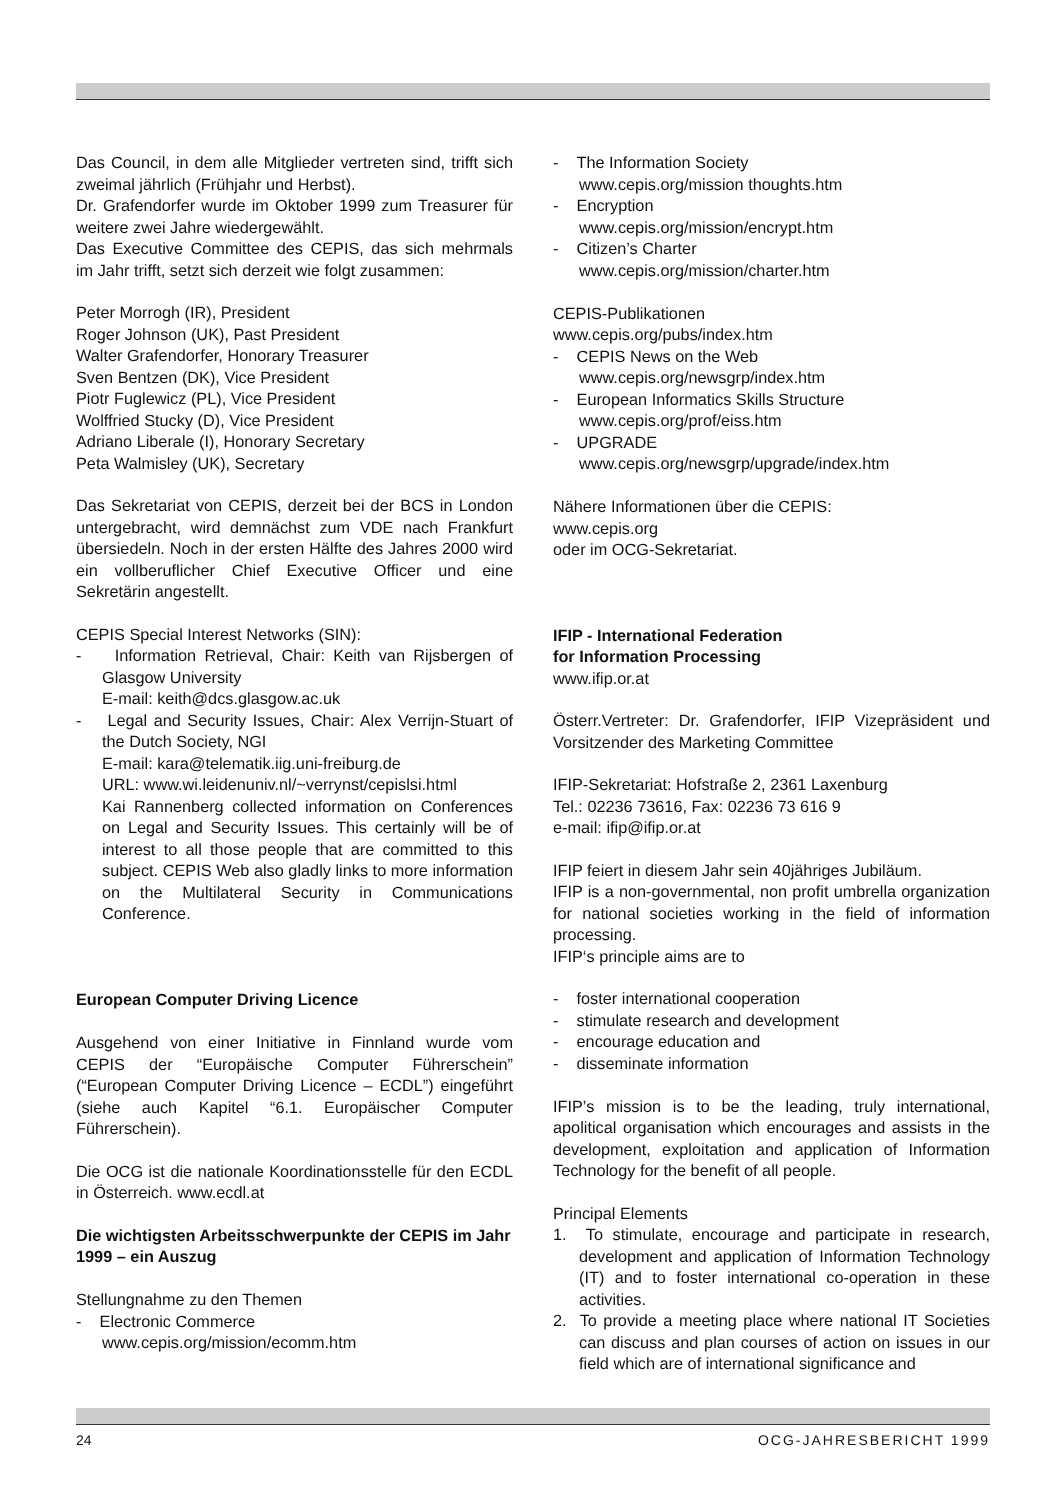Das Council, in dem alle Mitglieder vertreten sind, trifft sich zweimal jährlich (Frühjahr und Herbst).
Dr. Grafendorfer wurde im Oktober 1999 zum Treasurer für weitere zwei Jahre wiedergewählt.
Das Executive Committee des CEPIS, das sich mehrmals im Jahr trifft, setzt sich derzeit wie folgt zusammen:
Peter Morrogh (IR), President
Roger Johnson (UK), Past President
Walter Grafendorfer, Honorary Treasurer
Sven Bentzen (DK), Vice President
Piotr Fuglewicz (PL), Vice President
Wolffried Stucky (D), Vice President
Adriano Liberale (I), Honorary Secretary
Peta Walmisley (UK), Secretary
Das Sekretariat von CEPIS, derzeit bei der BCS in London untergebracht, wird demnächst zum VDE nach Frankfurt übersiedeln. Noch in der ersten Hälfte des Jahres 2000 wird ein vollberuflicher Chief Executive Officer und eine Sekretärin angestellt.
CEPIS Special Interest Networks (SIN):
- Information Retrieval, Chair: Keith van Rijsbergen of Glasgow University
E-mail: keith@dcs.glasgow.ac.uk
- Legal and Security Issues, Chair: Alex Verrijn-Stuart of the Dutch Society, NGI
E-mail: kara@telematik.iig.uni-freiburg.de
URL: www.wi.leidenuniv.nl/~verrynst/cepislsi.html
Kai Rannenberg collected information on Conferences on Legal and Security Issues. This certainly will be of interest to all those people that are committed to this subject. CEPIS Web also gladly links to more information on the Multilateral Security in Communications Conference.
European Computer Driving Licence
Ausgehend von einer Initiative in Finnland wurde vom CEPIS der “Europäische Computer Führerschein” (“European Computer Driving Licence – ECDL”) eingeführt (siehe auch Kapitel “6.1. Europäischer Computer Führerschein).
Die OCG ist die nationale Koordinationsstelle für den ECDL in Österreich. www.ecdl.at
Die wichtigsten Arbeitsschwerpunkte der CEPIS im Jahr 1999 – ein Auszug
Stellungnahme zu den Themen
- Electronic Commerce
www.cepis.org/mission/ecomm.htm
- The Information Society
www.cepis.org/mission thoughts.htm
- Encryption
www.cepis.org/mission/encrypt.htm
- Citizen’s Charter
www.cepis.org/mission/charter.htm
CEPIS-Publikationen
www.cepis.org/pubs/index.htm
- CEPIS News on the Web
www.cepis.org/newsgrp/index.htm
- European Informatics Skills Structure
www.cepis.org/prof/eiss.htm
- UPGRADE
www.cepis.org/newsgrp/upgrade/index.htm
Nähere Informationen über die CEPIS:
www.cepis.org
oder im OCG-Sekretariat.
IFIP - International Federation
for Information Processing
www.ifip.or.at
Österr.Vertreter: Dr. Grafendorfer, IFIP Vizepräsident und Vorsitzender des Marketing Committee
IFIP-Sekretariat: Hofstraße 2, 2361 Laxenburg
Tel.: 02236 73616, Fax: 02236 73 616 9
e-mail: ifip@ifip.or.at
IFIP feiert in diesem Jahr sein 40jähriges Jubiläum.
IFIP is a non-governmental, non profit umbrella organization for national societies working in the field of information processing.
IFIP‘s principle aims are to
- foster international cooperation
- stimulate research and development
- encourage education and
- disseminate information
IFIP’s mission is to be the leading, truly international, apolitical organisation which encourages and assists in the development, exploitation and application of Information Technology for the benefit of all people.
Principal Elements
1. To stimulate, encourage and participate in research, development and application of Information Technology (IT) and to foster international co-operation in these activities.
2. To provide a meeting place where national IT Societies can discuss and plan courses of action on issues in our field which are of international significance and
24 OCG-JAHRESBERICHT 1999